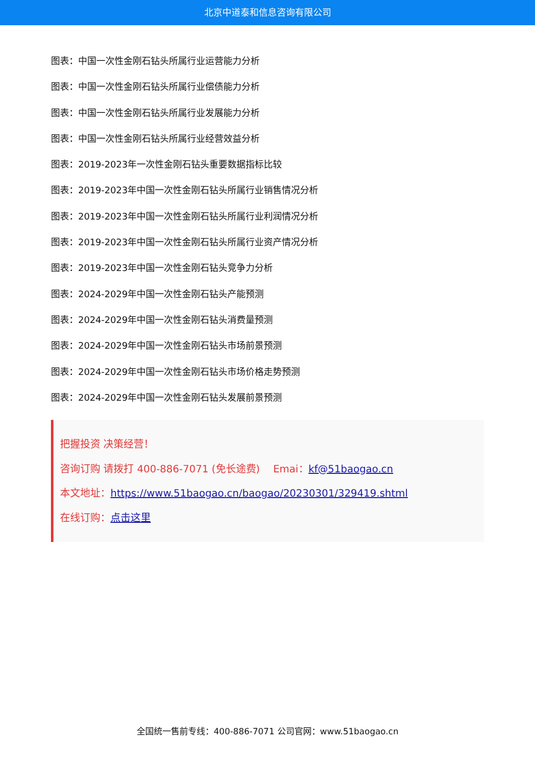北京中道泰和信息咨询有限公司
图表：中国一次性金刚石钻头所属行业运营能力分析
图表：中国一次性金刚石钻头所属行业偿债能力分析
图表：中国一次性金刚石钻头所属行业发展能力分析
图表：中国一次性金刚石钻头所属行业经营效益分析
图表：2019-2023年一次性金刚石钻头重要数据指标比较
图表：2019-2023年中国一次性金刚石钻头所属行业销售情况分析
图表：2019-2023年中国一次性金刚石钻头所属行业利润情况分析
图表：2019-2023年中国一次性金刚石钻头所属行业资产情况分析
图表：2019-2023年中国一次性金刚石钻头竞争力分析
图表：2024-2029年中国一次性金刚石钻头产能预测
图表：2024-2029年中国一次性金刚石钻头消费量预测
图表：2024-2029年中国一次性金刚石钻头市场前景预测
图表：2024-2029年中国一次性金刚石钻头市场价格走势预测
图表：2024-2029年中国一次性金刚石钻头发展前景预测
把握投资 决策经营！
咨询订购 请拨打 400-886-7071 (免长途费)　 Emai：kf@51baogao.cn
本文地址：https://www.51baogao.cn/baogao/20230301/329419.shtml
在线订购：点击这里
全国统一售前专线：400-886-7071 公司官网：www.51baogao.cn